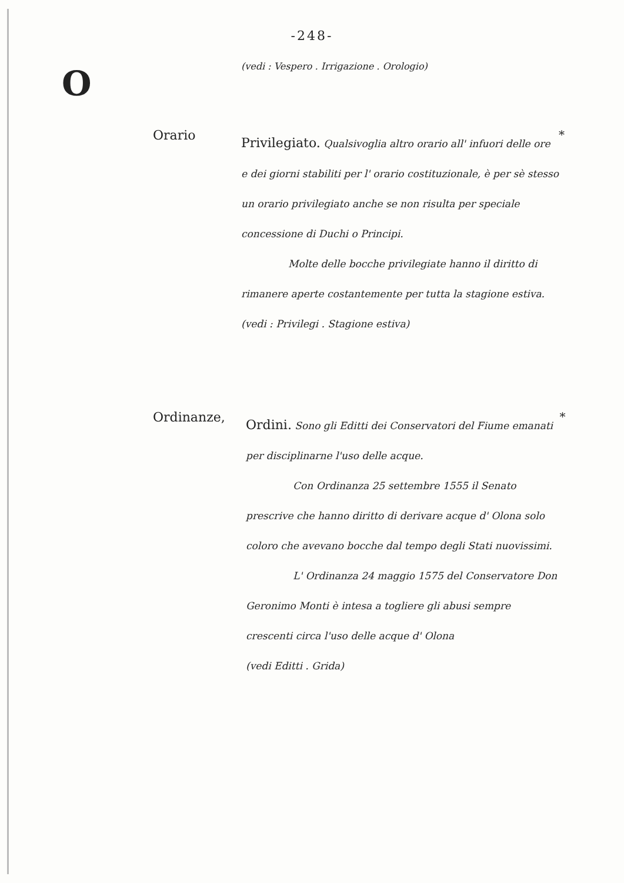-248-
O
(vedi : Vespero . Irrigazione . Orologio)
Orario
Privilegiato. Qualsivoglia altro orario all' infuori delle ore e dei giorni stabiliti per l' orario costituzionale, è per sè stesso un orario privilegiato anche se non risulta per speciale concessione di Duchi o Principi.
Molte delle bocche privilegiate hanno il diritto di rimanere aperte costantemente per tutta la stagione estiva.
(vedi : Privilegi . Stagione estiva)
*
Ordinanze,
Ordini. Sono gli Editti dei Conservatori del Fiume emanati per disciplinarne l'uso delle acque.
Con Ordinanza 25 settembre 1555 il Senato prescrive che hanno diritto di derivare acque d' Olona solo coloro che avevano bocche dal tempo degli Stati nuovissimi.
L' Ordinanza 24 maggio 1575 del Conservatore Don Geronimo Monti è intesa a togliere gli abusi sempre crescenti circa l'uso delle acque d' Olona
(vedi Editti . Grida)
*